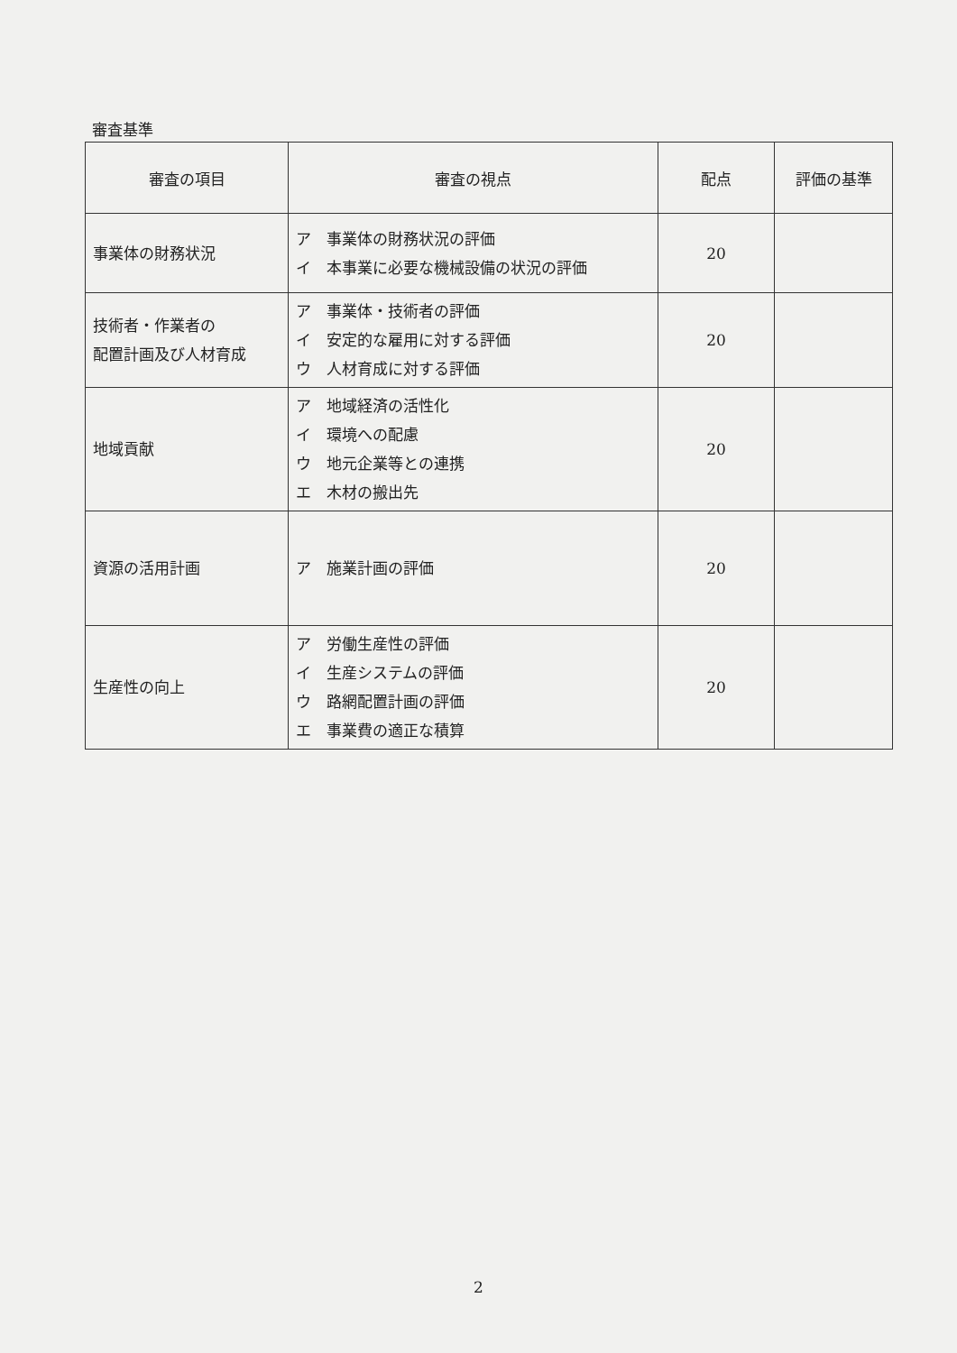審査基準
| 審査の項目 | 審査の視点 | 配点 | 評価の基準 |
| --- | --- | --- | --- |
| 事業体の財務状況 | ア 事業体の財務状況の評価 イ 本事業に必要な機械設備の状況の評価 | 20 | |
| 技術者・作業者の 配置計画及び人材育成 | ア 事業体・技術者の評価 イ 安定的な雇用に対する評価 ウ 人材育成に対する評価 | 20 | |
| 地域貢献 | ア 地域経済の活性化 イ 環境への配慮 ウ 地元企業等との連携 エ 木材の搬出先 | 20 | |
| 資源の活用計画 | ア 施業計画の評価 | 20 | |
| 生産性の向上 | ア 労働生産性の評価 イ 生産システムの評価 ウ 路網配置計画の評価 エ 事業費の適正な積算 | 20 | |
2